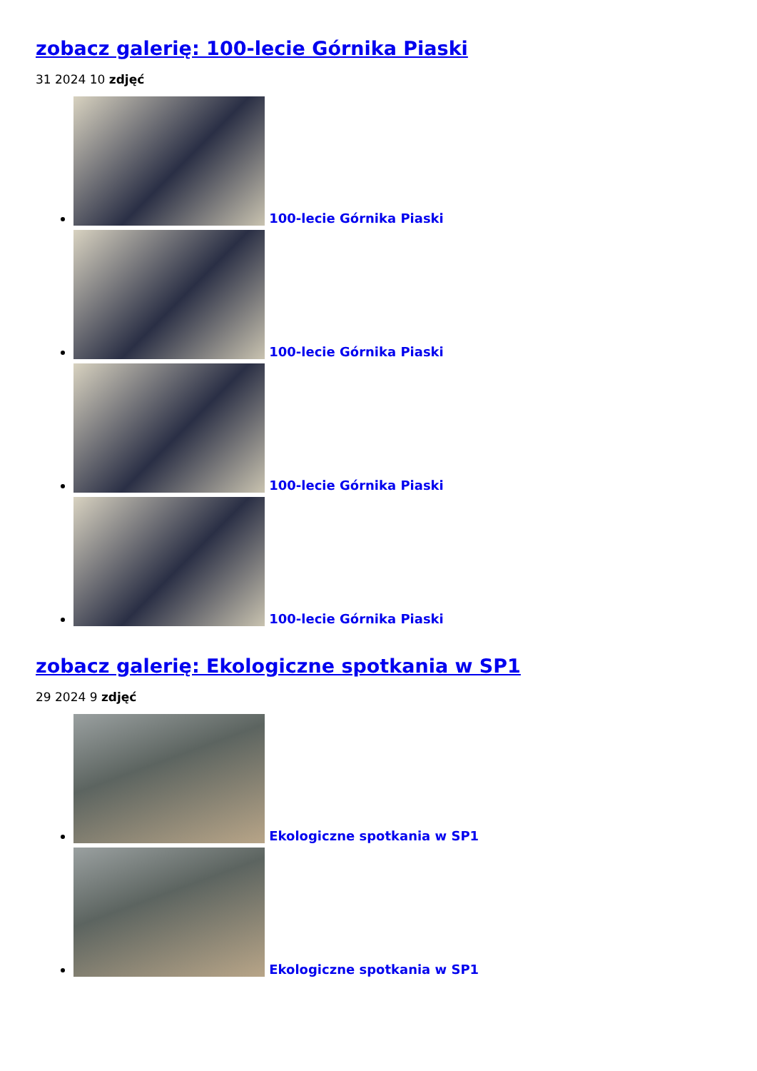zobacz galerię: 100-lecie Górnika Piaski
31 2024 10 zdjęć
100-lecie Górnika Piaski
100-lecie Górnika Piaski
100-lecie Górnika Piaski
100-lecie Górnika Piaski
zobacz galerię: Ekologiczne spotkania w SP1
29 2024 9 zdjęć
Ekologiczne spotkania w SP1
Ekologiczne spotkania w SP1